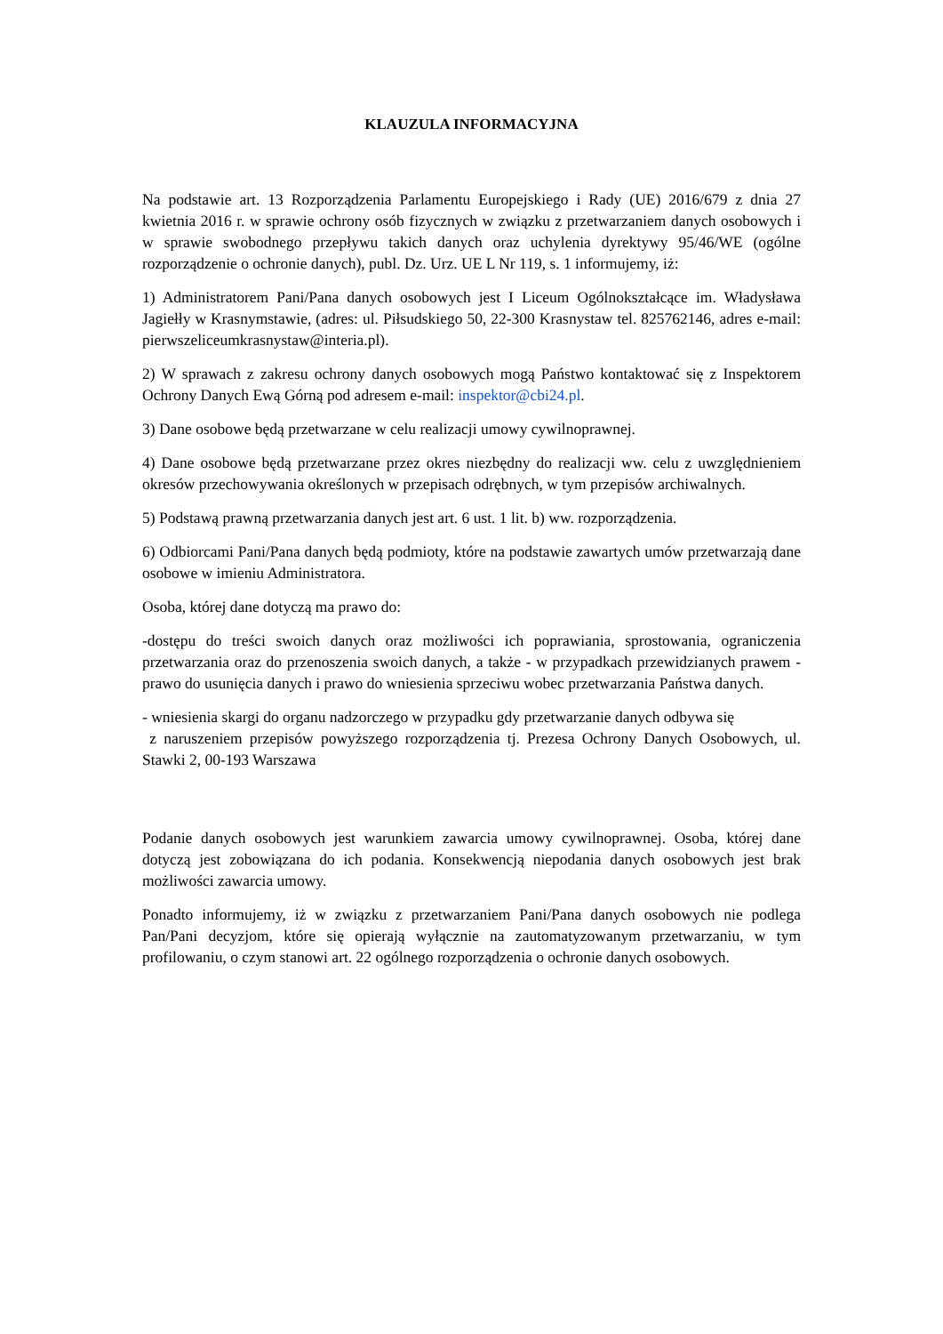KLAUZULA INFORMACYJNA
Na podstawie art. 13 Rozporządzenia Parlamentu Europejskiego i Rady (UE) 2016/679 z dnia 27 kwietnia 2016 r. w sprawie ochrony osób fizycznych w związku z przetwarzaniem danych osobowych i w sprawie swobodnego przepływu takich danych oraz uchylenia dyrektywy 95/46/WE (ogólne rozporządzenie o ochronie danych), publ. Dz. Urz. UE L Nr 119, s. 1 informujemy, iż:
1) Administratorem Pani/Pana danych osobowych jest I Liceum Ogólnokształcące im. Władysława Jagiełły w Krasnymstawie, (adres: ul. Piłsudskiego 50, 22-300 Krasnystaw tel. 825762146, adres e-mail: pierwszeliceumkrasnystaw@interia.pl).
2) W sprawach z zakresu ochrony danych osobowych mogą Państwo kontaktować się z Inspektorem Ochrony Danych Ewą Górną pod adresem e-mail: inspektor@cbi24.pl.
3) Dane osobowe będą przetwarzane w celu realizacji umowy cywilnoprawnej.
4) Dane osobowe będą przetwarzane przez okres niezbędny do realizacji ww. celu z uwzględnieniem okresów przechowywania określonych w przepisach odrębnych, w tym przepisów archiwalnych.
5) Podstawą prawną przetwarzania danych jest art. 6 ust. 1 lit. b) ww. rozporządzenia.
6) Odbiorcami Pani/Pana danych będą podmioty, które na podstawie zawartych umów przetwarzają dane osobowe w imieniu Administratora.
Osoba, której dane dotyczą ma prawo do:
-dostępu do treści swoich danych oraz możliwości ich poprawiania, sprostowania, ograniczenia przetwarzania oraz do przenoszenia swoich danych, a także - w przypadkach przewidzianych prawem - prawo do usunięcia danych i prawo do wniesienia sprzeciwu wobec przetwarzania Państwa danych.
- wniesienia skargi do organu nadzorczego w przypadku gdy przetwarzanie danych odbywa się
z naruszeniem przepisów powyższego rozporządzenia tj. Prezesa Ochrony Danych Osobowych, ul. Stawki 2, 00-193 Warszawa
Podanie danych osobowych jest warunkiem zawarcia umowy cywilnoprawnej. Osoba, której dane dotyczą jest zobowiązana do ich podania. Konsekwencją niepodania danych osobowych jest brak możliwości zawarcia umowy.
Ponadto informujemy, iż w związku z przetwarzaniem Pani/Pana danych osobowych nie podlega Pan/Pani decyzjom, które się opierają wyłącznie na zautomatyzowanym przetwarzaniu, w tym profilowaniu, o czym stanowi art. 22 ogólnego rozporządzenia o ochronie danych osobowych.